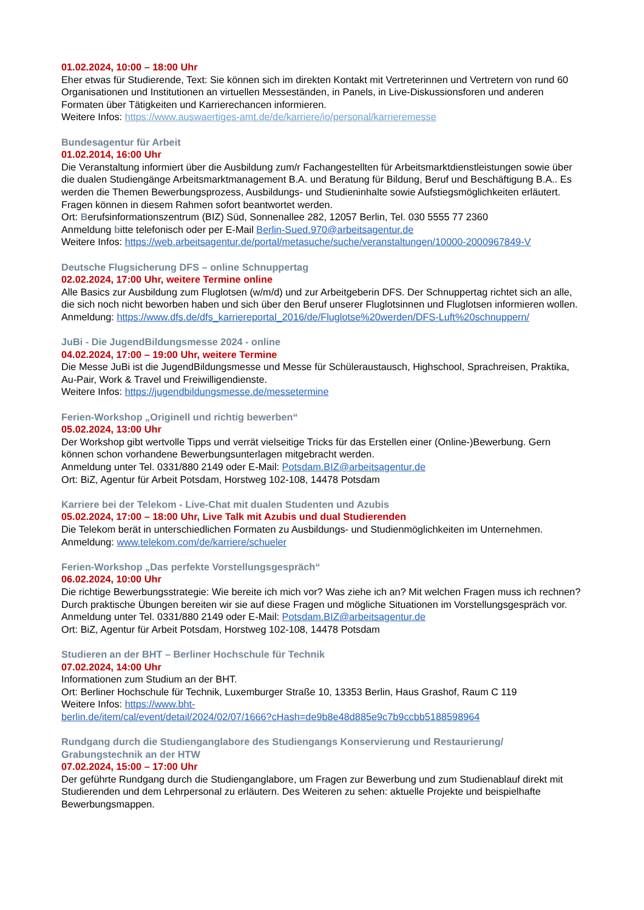01.02.2024, 10:00 – 18:00 Uhr
Eher etwas für Studierende, Text: Sie können sich im direkten Kontakt mit Vertreterinnen und Vertretern von rund 60 Organisationen und Institutionen an virtuellen Messeständen, in Panels, in Live-Diskussionsforen und anderen Formaten über Tätigkeiten und Karrierechancen informieren.
Weitere Infos: https://www.auswaertiges-amt.de/de/karriere/io/personal/karrieremesse
Bundesagentur für Arbeit
01.02.2014, 16:00 Uhr
Die Veranstaltung informiert über die Ausbildung zum/r Fachangestellten für Arbeitsmarktdienstleistungen sowie über die dualen Studiengänge Arbeitsmarktmanagement B.A. und Beratung für Bildung, Beruf und Beschäftigung B.A.. Es werden die Themen Bewerbungsprozess, Ausbildungs- und Studieninhalte sowie Aufstiegsmöglichkeiten erläutert. Fragen können in diesem Rahmen sofort beantwortet werden.
Ort: Berufsinformationszentrum (BIZ) Süd, Sonnenallee 282, 12057 Berlin, Tel. 030 5555 77 2360
Anmeldung bitte telefonisch oder per E-Mail Berlin-Sued.970@arbeitsagentur.de
Weitere Infos: https://web.arbeitsagentur.de/portal/metasuche/suche/veranstaltungen/10000-2000967849-V
Deutsche Flugsicherung DFS – online Schnuppertag
02.02.2024, 17:00 Uhr, weitere Termine online
Alle Basics zur Ausbildung zum Fluglotsen (w/m/d) und zur Arbeitgeberin DFS. Der Schnuppertag richtet sich an alle, die sich noch nicht beworben haben und sich über den Beruf unserer Fluglotsinnen und Fluglotsen informieren wollen.
Anmeldung: https://www.dfs.de/dfs_karriereportal_2016/de/Fluglotse%20werden/DFS-Luft%20schnuppern/
JuBi - Die JugendBildungsmesse 2024 - online
04.02.2024, 17:00 – 19:00 Uhr, weitere Termine
Die Messe JuBi ist die JugendBildungsmesse und Messe für Schüleraustausch, Highschool, Sprachreisen, Praktika, Au-Pair, Work & Travel und Freiwilligendienste.
Weitere Infos: https://jugendbildungsmesse.de/messetermine
Ferien-Workshop „Originell und richtig bewerben“
05.02.2024, 13:00 Uhr
Der Workshop gibt wertvolle Tipps und verrät vielseitige Tricks für das Erstellen einer (Online-)Bewerbung. Gern können schon vorhandene Bewerbungsunterlagen mitgebracht werden.
Anmeldung unter Tel. 0331/880 2149 oder E-Mail: Potsdam.BIZ@arbeitsagentur.de
Ort: BiZ, Agentur für Arbeit Potsdam, Horstweg 102-108, 14478 Potsdam
Karriere bei der Telekom - Live-Chat mit dualen Studenten und Azubis
05.02.2024, 17:00 – 18:00 Uhr, Live Talk mit Azubis und dual Studierenden
Die Telekom berät in unterschiedlichen Formaten zu Ausbildungs- und Studienmöglichkeiten im Unternehmen.
Anmeldung: www.telekom.com/de/karriere/schueler
Ferien-Workshop „Das perfekte Vorstellungsgespräch“
06.02.2024, 10:00 Uhr
Die richtige Bewerbungsstrategie: Wie bereite ich mich vor? Was ziehe ich an? Mit welchen Fragen muss ich rechnen? Durch praktische Übungen bereiten wir sie auf diese Fragen und mögliche Situationen im Vorstellungsgespräch vor.
Anmeldung unter Tel. 0331/880 2149 oder E-Mail: Potsdam.BIZ@arbeitsagentur.de
Ort: BiZ, Agentur für Arbeit Potsdam, Horstweg 102-108, 14478 Potsdam
Studieren an der BHT – Berliner Hochschule für Technik
07.02.2024, 14:00 Uhr
Informationen zum Studium an der BHT.
Ort: Berliner Hochschule für Technik, Luxemburger Straße 10, 13353 Berlin, Haus Grashof, Raum C 119
Weitere Infos: https://www.bht-
berlin.de/item/cal/event/detail/2024/02/07/1666?cHash=de9b8e48d885e9c7b9ccbb5188598964
Rundgang durch die Studienganglabore des Studiengangs Konservierung und Restaurierung/ Grabungstechnik an der HTW
07.02.2024, 15:00 – 17:00 Uhr
Der geführte Rundgang durch die Studienganglabore, um Fragen zur Bewerbung und zum Studienablauf direkt mit Studierenden und dem Lehrpersonal zu erläutern. Des Weiteren zu sehen: aktuelle Projekte und beispielhafte Bewerbungsmappen.